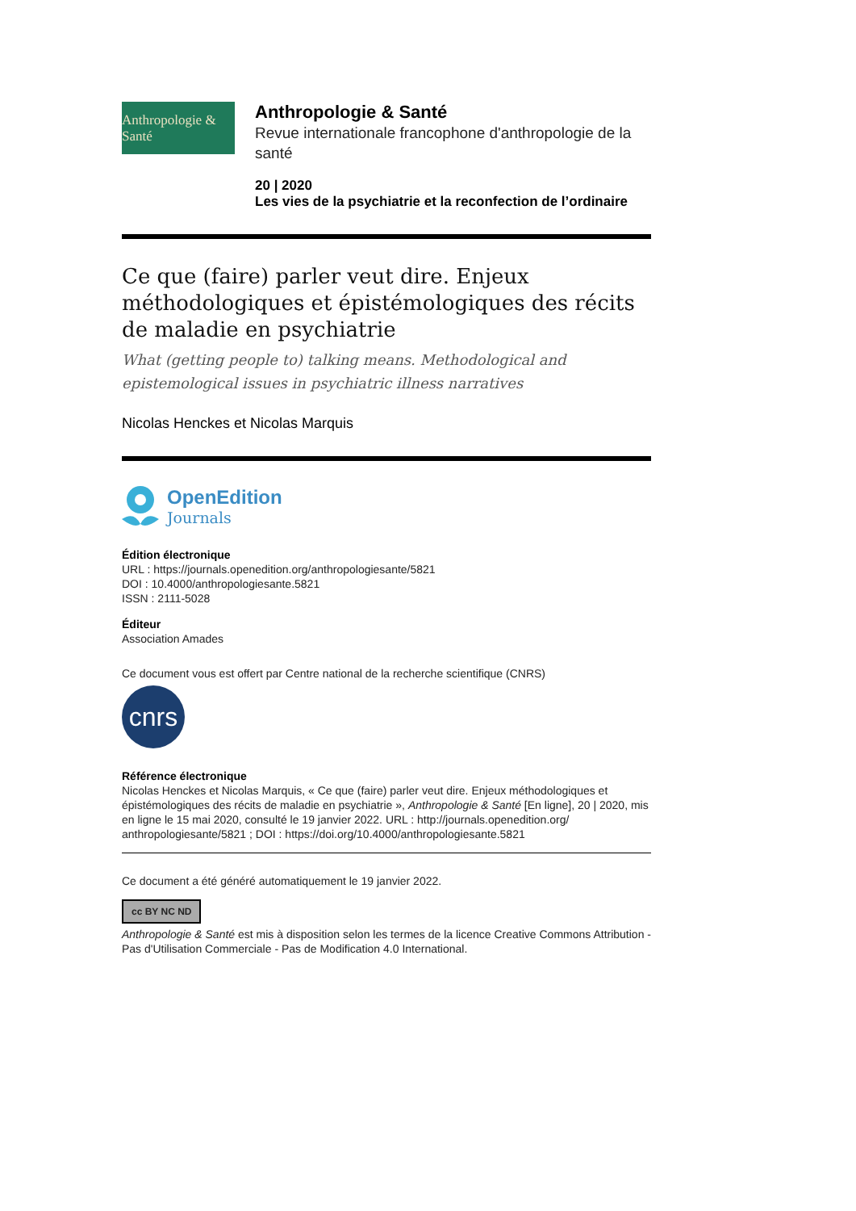Anthropologie & Santé
Anthropologie & Santé
Revue internationale francophone d'anthropologie de la santé
20 | 2020
Les vies de la psychiatrie et la reconfection de l’ordinaire
Ce que (faire) parler veut dire. Enjeux méthodologiques et épistémologiques des récits de maladie en psychiatrie
What (getting people to) talking means. Methodological and epistemological issues in psychiatric illness narratives
Nicolas Henckes et Nicolas Marquis
OpenEdition
Journals
Édition électronique
URL : https://journals.openedition.org/anthropologiesante/5821
DOI : 10.4000/anthropologiesante.5821
ISSN : 2111-5028
Éditeur
Association Amades
Ce document vous est offert par Centre national de la recherche scientifique (CNRS)
cnrs
Référence électronique
Nicolas Henckes et Nicolas Marquis, « Ce que (faire) parler veut dire. Enjeux méthodologiques et épistémologiques des récits de maladie en psychiatrie », Anthropologie & Santé [En ligne], 20 | 2020, mis en ligne le 15 mai 2020, consulté le 19 janvier 2022. URL : http://journals.openedition.org/ anthropologiesante/5821 ; DOI : https://doi.org/10.4000/anthropologiesante.5821
Ce document a été généré automatiquement le 19 janvier 2022.
cc BY NC ND
Anthropologie & Santé est mis à disposition selon les termes de la licence Creative Commons Attribution - Pas d'Utilisation Commerciale - Pas de Modification 4.0 International.